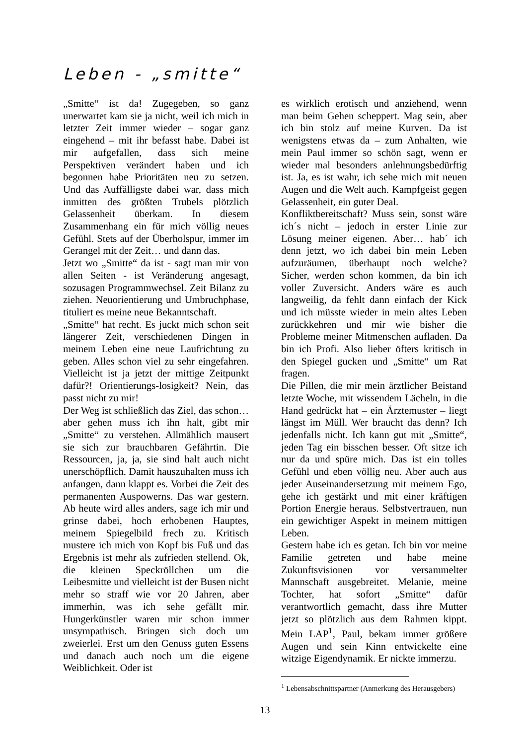Leben - „smitte“
„Smitte“ ist da! Zugegeben, so ganz unerwartet kam sie ja nicht, weil ich mich in letzter Zeit immer wieder – sogar ganz eingehend – mit ihr befasst habe. Dabei ist mir aufgefallen, dass sich meine Perspektiven verändert haben und ich begonnen habe Prioritäten neu zu setzen. Und das Auffälligste dabei war, dass mich inmitten des größten Trubels plötzlich Gelassenheit überkam. In diesem Zusammenhang ein für mich völlig neues Gefühl. Stets auf der Überholspur, immer im Gerangel mit der Zeit… und dann das.
Jetzt wo „Smitte“ da ist - sagt man mir von allen Seiten - ist Veränderung angesagt, sozusagen Programmwechsel. Zeit Bilanz zu ziehen. Neuorientierung und Umbruchphase, tituliert es meine neue Bekanntschaft.
„Smitte“ hat recht. Es juckt mich schon seit längerer Zeit, verschiedenen Dingen in meinem Leben eine neue Laufrichtung zu geben. Alles schon viel zu sehr eingefahren. Vielleicht ist ja jetzt der mittige Zeitpunkt dafür?! Orientierungs-losigkeit? Nein, das passt nicht zu mir!
Der Weg ist schließlich das Ziel, das schon… aber gehen muss ich ihn halt, gibt mir „Smitte“ zu verstehen. Allmählich mausert sie sich zur brauchbaren Gefährtin. Die Ressourcen, ja, ja, sie sind halt auch nicht unerschöpflich. Damit hauszuhalten muss ich anfangen, dann klappt es. Vorbei die Zeit des permanenten Auspowerns. Das war gestern. Ab heute wird alles anders, sage ich mir und grinse dabei, hoch erhobenen Hauptes, meinem Spiegelbild frech zu. Kritisch mustere ich mich von Kopf bis Fuß und das Ergebnis ist mehr als zufrieden stellend. Ok, die kleinen Speckröllchen um die Leibesmitte und vielleicht ist der Busen nicht mehr so straff wie vor 20 Jahren, aber immerhin, was ich sehe gefällt mir. Hungerkünstler waren mir schon immer unsympathisch. Bringen sich doch um zweierlei. Erst um den Genuss guten Essens und danach auch noch um die eigene Weiblichkeit. Oder ist
es wirklich erotisch und anziehend, wenn man beim Gehen scheppert. Mag sein, aber ich bin stolz auf meine Kurven. Da ist wenigstens etwas da – zum Anhalten, wie mein Paul immer so schön sagt, wenn er wieder mal besonders anlehnungsbedürftig ist. Ja, es ist wahr, ich sehe mich mit neuen Augen und die Welt auch. Kampfgeist gegen Gelassenheit, ein guter Deal.
Konfliktbereitschaft? Muss sein, sonst wäre ich´s nicht – jedoch in erster Linie zur Lösung meiner eigenen. Aber… hab´ ich denn jetzt, wo ich dabei bin mein Leben aufzuräumen, überhaupt noch welche? Sicher, werden schon kommen, da bin ich voller Zuversicht. Anders wäre es auch langweilig, da fehlt dann einfach der Kick und ich müsste wieder in mein altes Leben zurückkehren und mir wie bisher die Probleme meiner Mitmenschen aufladen. Da bin ich Profi. Also lieber öfters kritisch in den Spiegel gucken und „Smitte“ um Rat fragen.
Die Pillen, die mir mein ärztlicher Beistand letzte Woche, mit wissendem Lächeln, in die Hand gedrückt hat – ein Ärztemuster – liegt längst im Müll. Wer braucht das denn? Ich jedenfalls nicht. Ich kann gut mit „Smitte“, jeden Tag ein bisschen besser. Oft sitze ich nur da und spüre mich. Das ist ein tolles Gefühl und eben völlig neu. Aber auch aus jeder Auseinandersetzung mit meinem Ego, gehe ich gestärkt und mit einer kräftigen Portion Energie heraus. Selbstvertrauen, nun ein gewichtiger Aspekt in meinem mittigen Leben.
Gestern habe ich es getan. Ich bin vor meine Familie getreten und habe meine Zukunftsvisionen vor versammelter Mannschaft ausgebreitet. Melanie, meine Tochter, hat sofort „Smitte“ dafür verantwortlich gemacht, dass ihre Mutter jetzt so plötzlich aus dem Rahmen kippt. Mein LAP<sup>1</sup>, Paul, bekam immer größere Augen und sein Kinn entwickelte eine witzige Eigendynamik. Er nickte immerzu.
<sup>1</sup> Lebensabschnittspartner (Anmerkung des Herausgebers)
13